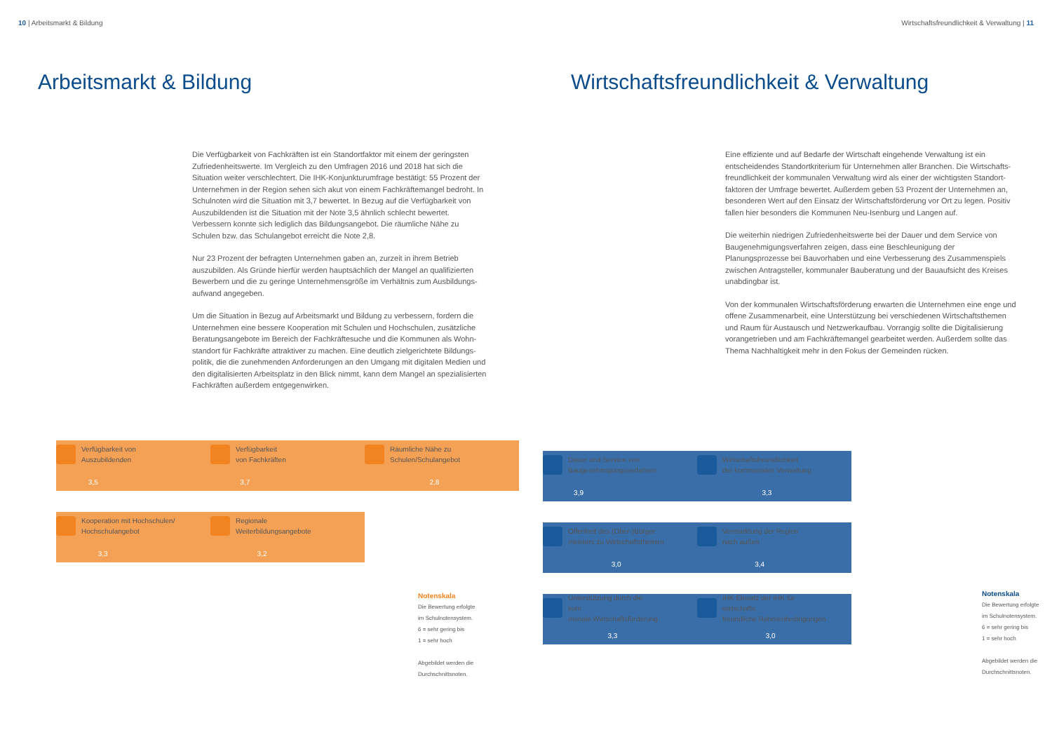10 | Arbeitsmarkt & Bildung
Arbeitsmarkt & Bildung
Die Verfügbarkeit von Fachkräften ist ein Standortfaktor mit einem der geringsten Zufriedenheitswerte. Im Vergleich zu den Umfragen 2016 und 2018 hat sich die Situation weiter verschlechtert. Die IHK-Konjunkturumfrage bestätigt: 55 Prozent der Unternehmen in der Region sehen sich akut von einem Fachkräftemangel bedroht. In Schulnoten wird die Situation mit 3,7 bewertet. In Bezug auf die Verfügbarkeit von Auszubildenden ist die Situation mit der Note 3,5 ähnlich schlecht bewertet. Verbessern konnte sich lediglich das Bildungsangebot. Die räumliche Nähe zu Schulen bzw. das Schulangebot erreicht die Note 2,8.
Nur 23 Prozent der befragten Unternehmen gaben an, zurzeit in ihrem Betrieb auszubilden. Als Gründe hierfür werden hauptsächlich der Mangel an qualifizierten Bewerbern und die zu geringe Unternehmensgröße im Verhältnis zum Ausbildungs­aufwand angegeben.
Um die Situation in Bezug auf Arbeitsmarkt und Bildung zu verbessern, fordern die Unternehmen eine bessere Kooperation mit Schulen und Hochschulen, zusätzliche Beratungsangebote im Bereich der Fachkräftesuche und die Kommunen als Wohn­standort für Fachkräfte attraktiver zu machen. Eine deutlich zielgerichtete Bildungs­politik, die die zunehmenden Anforderungen an den Umgang mit digitalen Medien und den digitalisierten Arbeitsplatz in den Blick nimmt, kann dem Mangel an speziali­sierten Fachkräften außerdem entgegenwirken.
Verfügbarkeit von
Auszubildenden
3,5
Verfügbarkeit
von Fachkräften
3,7
Räumliche Nähe zu
Schulen/Schulangebot
2,8
Kooperation mit Hochschulen/
Hochschulangebot
3,3
Regionale
Weiterbildungsangebote
3,2
Notenskala
Die Bewertung erfolgte
im Schulnotensystem.
6 = sehr gering bis
1 = sehr hoch
Abgebildet werden die
Durchschnittsnoten.
Wirtschaftsfreundlichkeit & Verwaltung | 11
Wirtschaftsfreundlichkeit & Verwaltung
Eine effiziente und auf Bedarfe der Wirtschaft eingehende Verwaltung ist ein entscheidendes Standortkriterium für Unternehmen aller Branchen. Die Wirtschafts­freundlichkeit der kommunalen Verwaltung wird als einer der wichtigsten Standort­faktoren der Umfrage bewertet. Außerdem geben 53 Prozent der Unternehmen an, besonderen Wert auf den Einsatz der Wirtschaftsförderung vor Ort zu legen. Positiv fallen hier besonders die Kommunen Neu-Isenburg und Langen auf.
Die weiterhin niedrigen Zufriedenheitswerte bei der Dauer und dem Service von Baugenehmigungsverfahren zeigen, dass eine Beschleunigung der Planungsprozesse bei Bauvorhaben und eine Verbesserung des Zusammenspiels zwischen Antragsteller, kommunaler Bauberatung und der Bauaufsicht des Kreises unabdingbar ist.
Von der kommunalen Wirtschaftsförderung erwarten die Unternehmen eine enge und offene Zusammenarbeit, eine Unterstützung bei verschiedenen Wirtschaftsthemen und Raum für Austausch und Netzwerkaufbau. Vorrangig sollte die Digitalisierung vorangetrieben und am Fachkräftemangel gearbeitet werden. Außerdem sollte das Thema Nachhaltigkeit mehr in den Fokus der Gemeinden rücken.
Dauer und Service von
Baugenehmigungsverfahren
3,9
Wirtschaftsfreundlichkeit
der kommunalen Verwaltung
3,3
Offenheit des (Ober-)Bürger­
meisters zu Wirtschaftsthemen
3,0
Vermarktung der Region
nach außen
3,4
Unterstützung durch die kom­
munale Wirtschaftsförderung
3,3
IHK Einsatz der IHK für wirtschafts­
freundliche Rahmenbedingungen
3,0
Notenskala
Die Bewertung erfolgte
im Schulnotensystem.
6 = sehr gering bis
1 = sehr hoch
Abgebildet werden die
Durchschnittsnoten.